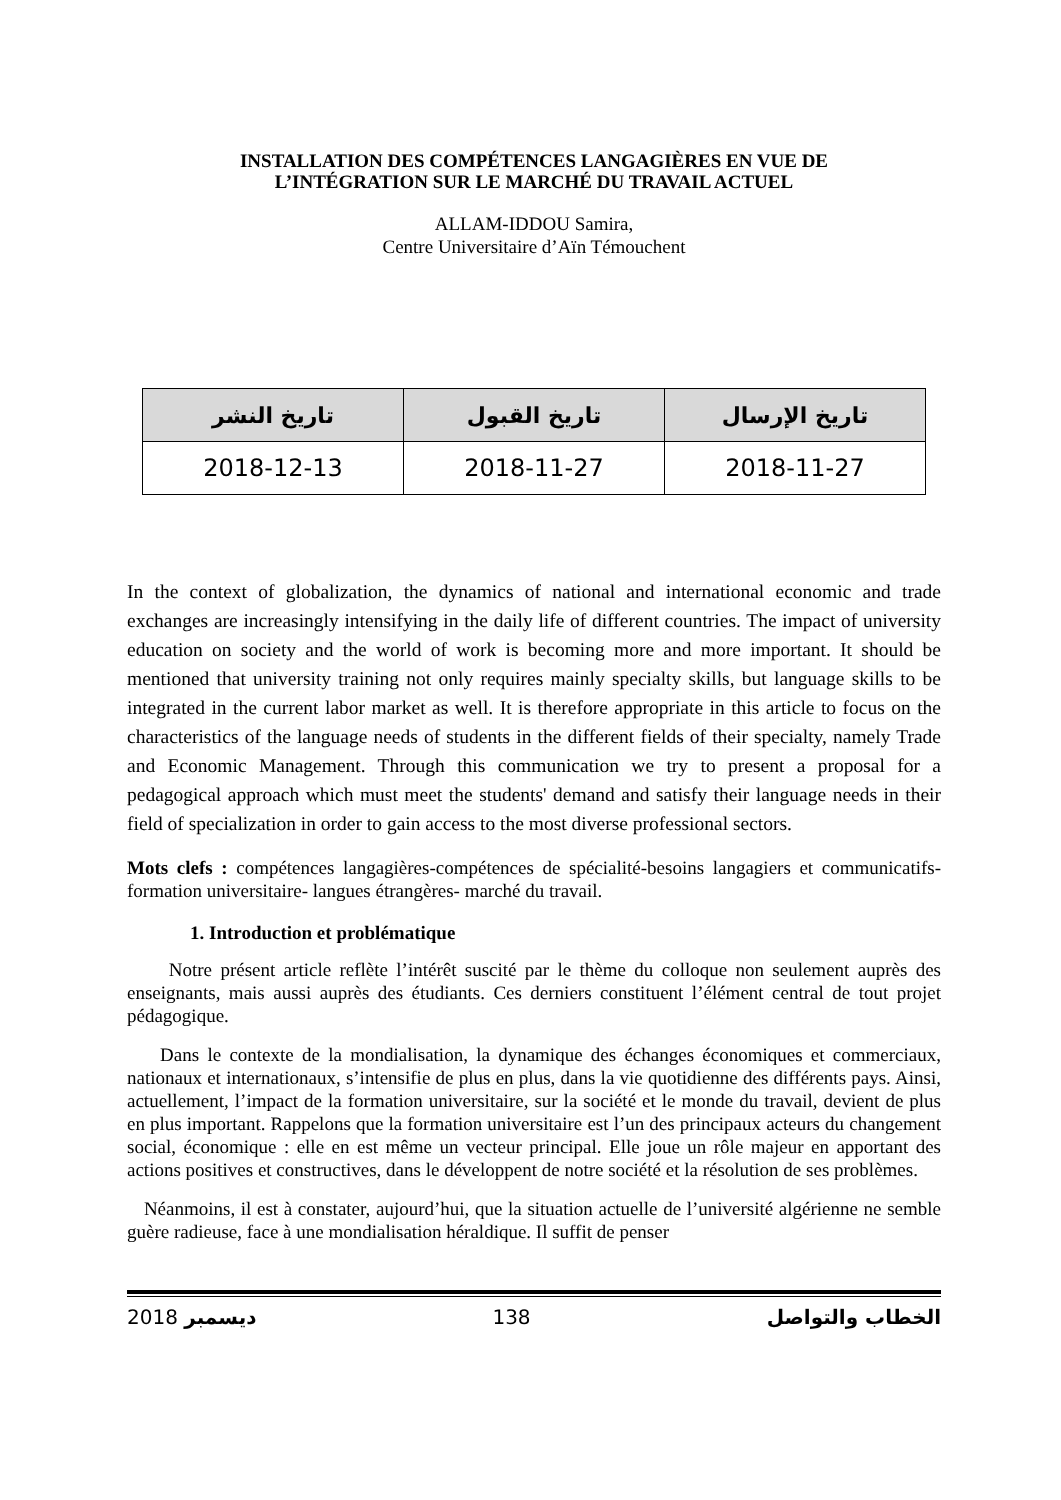INSTALLATION DES COMPÉTENCES LANGAGIÈRES EN VUE DE
L’INTÉGRATION SUR LE MARCHÉ DU TRAVAIL ACTUEL
ALLAM-IDDOU Samira,
Centre Universitaire d’Aïn Témouchent
| تاريخ الإرسال | تاريخ القبول | تاريخ النشر |
| --- | --- | --- |
| 2018-11-27 | 2018-11-27 | 2018-12-13 |
In the context of globalization, the dynamics of national and international economic and trade exchanges are increasingly intensifying in the daily life of different countries. The impact of university education on society and the world of work is becoming more and more important. It should be mentioned that university training not only requires mainly specialty skills, but language skills to be integrated in the current labor market as well. It is therefore appropriate in this article to focus on the characteristics of the language needs of students in the different fields of their specialty, namely Trade and Economic Management. Through this communication we try to present a proposal for a pedagogical approach which must meet the students' demand and satisfy their language needs in their field of specialization in order to gain access to the most diverse professional sectors.
Mots clefs : compétences langagières-compétences de spécialité-besoins langagiers et communicatifs-formation universitaire- langues étrangères- marché du travail.
1. Introduction et problématique
Notre présent article reflète l’intérêt suscité par le thème du colloque non seulement auprès des enseignants, mais aussi auprès des étudiants. Ces derniers constituent l’élément central de tout projet pédagogique.
Dans le contexte de la mondialisation, la dynamique des échanges économiques et commerciaux, nationaux et internationaux, s’intensifie de plus en plus, dans la vie quotidienne des différents pays. Ainsi, actuellement, l’impact de la formation universitaire, sur la société et le monde du travail, devient de plus en plus important. Rappelons que la formation universitaire est l’un des principaux acteurs du changement social, économique : elle en est même un vecteur principal. Elle joue un rôle majeur en apportant des actions positives et constructives, dans le développent de notre société et la résolution de ses problèmes.
Néanmoins, il est à constater, aujourd’hui, que la situation actuelle de l’université algérienne ne semble guère radieuse, face à une mondialisation héraldique. Il suffit de penser
2018 ديسمبر 138 الخطاب والتواصل